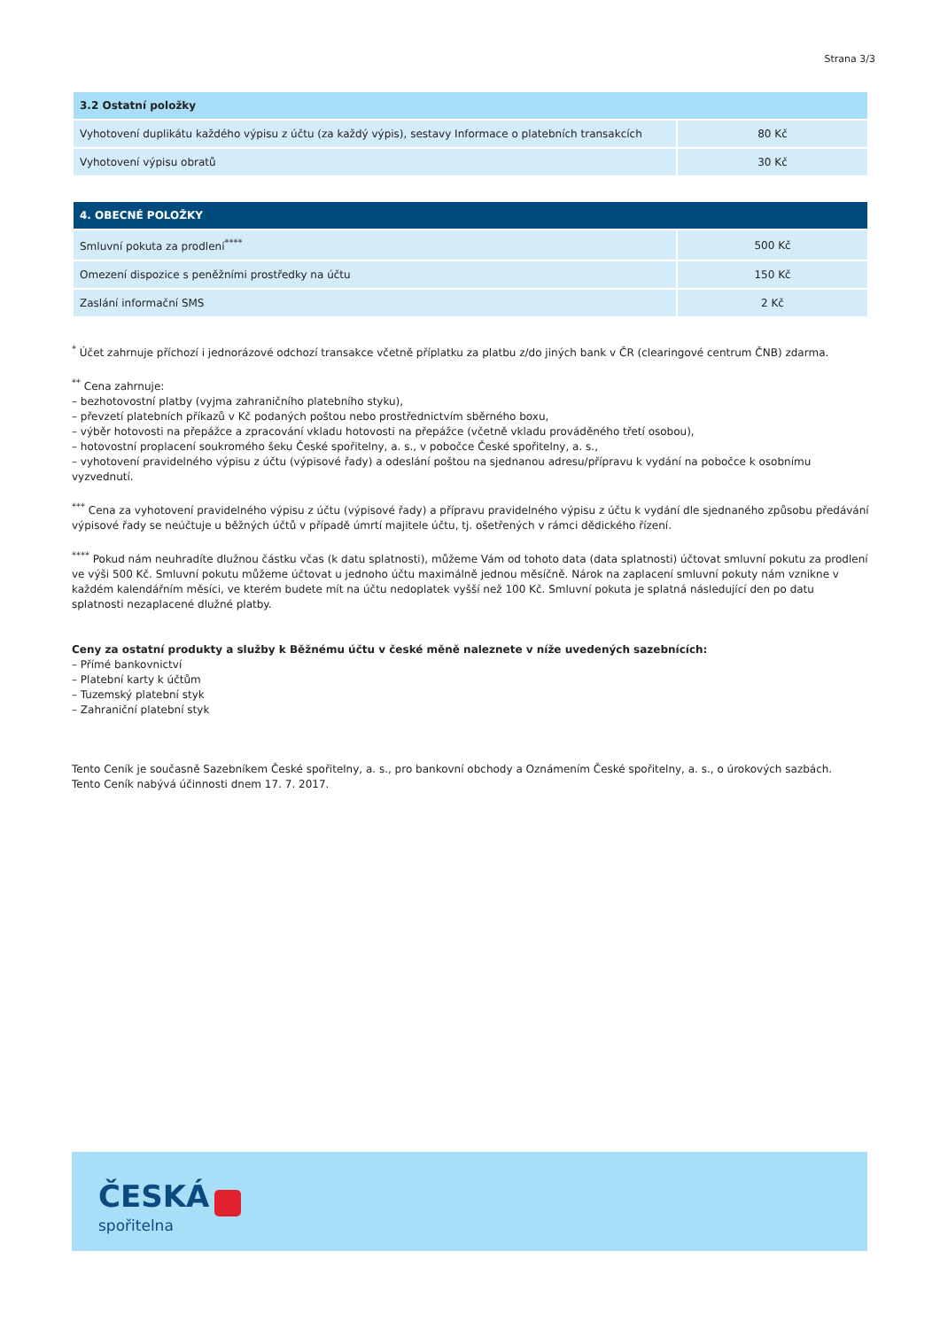Strana 3/3
| 3.2 Ostatní položky | |
| --- | --- |
| Vyhotovení duplikátu každého výpisu z účtu (za každý výpis), sestavy Informace o platebních transakcích | 80 Kč |
| Vyhotovení výpisu obratů | 30 Kč |
| 4. OBECNÉ POLOŽKY | |
| --- | --- |
| Smluvní pokuta za prodlení<sup>****</sup> | 500 Kč |
| Omezení dispozice s peněžními prostředky na účtu | 150 Kč |
| Zaslání informační SMS | 2 Kč |
<sup>*</sup> Účet zahrnuje příchozí i jednorázové odchozí transakce včetně příplatku za platbu z/do jiných bank v ČR (clearingové centrum ČNB) zdarma.
<sup>**</sup> Cena zahrnuje:
– bezhotovostní platby (vyjma zahraničního platebního styku),
– převzetí platebních příkazů v Kč podaných poštou nebo prostřednictvím sběrného boxu,
– výběr hotovosti na přepážce a zpracování vkladu hotovosti na přepážce (včetně vkladu prováděného třetí osobou),
– hotovostní proplacení soukromého šeku České spořitelny, a. s., v pobočce České spořitelny, a. s.,
– vyhotovení pravidelného výpisu z účtu (výpisové řady) a odeslání poštou na sjednanou adresu/přípravu k vydání na pobočce k osobnímu vyzvednutí.
<sup>***</sup> Cena za vyhotovení pravidelného výpisu z účtu (výpisové řady) a přípravu pravidelného výpisu z účtu k vydání dle sjednaného způsobu předávání výpisové řady se neúčtuje u běžných účtů v případě úmrtí majitele účtu, tj. ošetřených v rámci dědického řízení.
<sup>****</sup> Pokud nám neuhradíte dlužnou částku včas (k datu splatnosti), můžeme Vám od tohoto data (data splatnosti) účtovat smluvní pokutu za prodlení ve výši 500 Kč. Smluvní pokutu můžeme účtovat u jednoho účtu maximálně jednou měsíčně. Nárok na zaplacení smluvní pokuty nám vznikne v každém kalendářním měsíci, ve kterém budete mít na účtu nedoplatek vyšší než 100 Kč. Smluvní pokuta je splatná následující den po datu splatnosti nezaplacené dlužné platby.
Ceny za ostatní produkty a služby k Běžnému účtu v české měně naleznete v níže uvedených sazebnících:
– Přímé bankovnictví
– Platební karty k účtům
– Tuzemský platební styk
– Zahraniční platební styk
Tento Ceník je současně Sazebníkem České spořitelny, a. s., pro bankovní obchody a Oznámením České spořitelny, a. s., o úrokových sazbách.
Tento Ceník nabývá účinnosti dnem 17. 7. 2017.
ČESKÁ
spořitelna